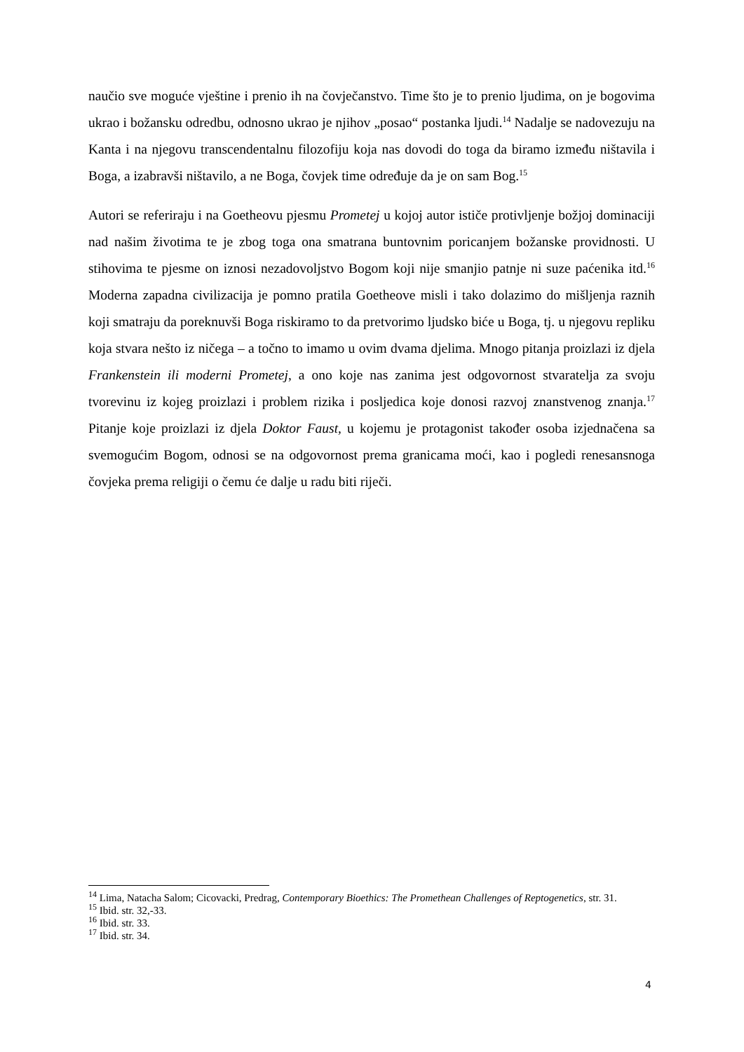naučio sve moguće vještine i prenio ih na čovječanstvo. Time što je to prenio ljudima, on je bogovima ukrao i božansku odredbu, odnosno ukrao je njihov „posao“ postanka ljudi.<sup>14</sup> Nadalje se nadovezuju na Kanta i na njegovu transcendentalnu filozofiju koja nas dovodi do toga da biramo između ništavila i Boga, a izabravši ništavilo, a ne Boga, čovjek time određuje da je on sam Bog.<sup>15</sup>
Autori se referiraju i na Goetheovu pjesmu Prometej u kojoj autor ističe protivljenje božjoj dominaciji nad našim životima te je zbog toga ona smatrana buntovnim poricanjem božanske providnosti. U stihovima te pjesme on iznosi nezadovoljstvo Bogom koji nije smanjio patnje ni suze paćenika itd.<sup>16</sup> Moderna zapadna civilizacija je pomno pratila Goetheove misli i tako dolazimo do mišljenja raznih koji smatraju da poreknuvši Boga riskiramo to da pretvorimo ljudsko biće u Boga, tj. u njegovu repliku koja stvara nešto iz ničega – a točno to imamo u ovim dvama djelima. Mnogo pitanja proizlazi iz djela Frankenstein ili moderni Prometej, a ono koje nas zanima jest odgovornost stvaratelja za svoju tvorevinu iz kojeg proizlazi i problem rizika i posljedica koje donosi razvoj znanstvenog znanja.<sup>17</sup> Pitanje koje proizlazi iz djela Doktor Faust, u kojemu je protagonist također osoba izjednačena sa svemogućim Bogom, odnosi se na odgovornost prema granicama moći, kao i pogledi renesansnoga čovjeka prema religiji o čemu će dalje u radu biti riječi.
<sup>14</sup> Lima, Natacha Salom; Cicovacki, Predrag, Contemporary Bioethics: The Promethean Challenges of Reptogenetics, str. 31.
<sup>15</sup> Ibid. str. 32,-33.
<sup>16</sup> Ibid. str. 33.
<sup>17</sup> Ibid. str. 34.
4